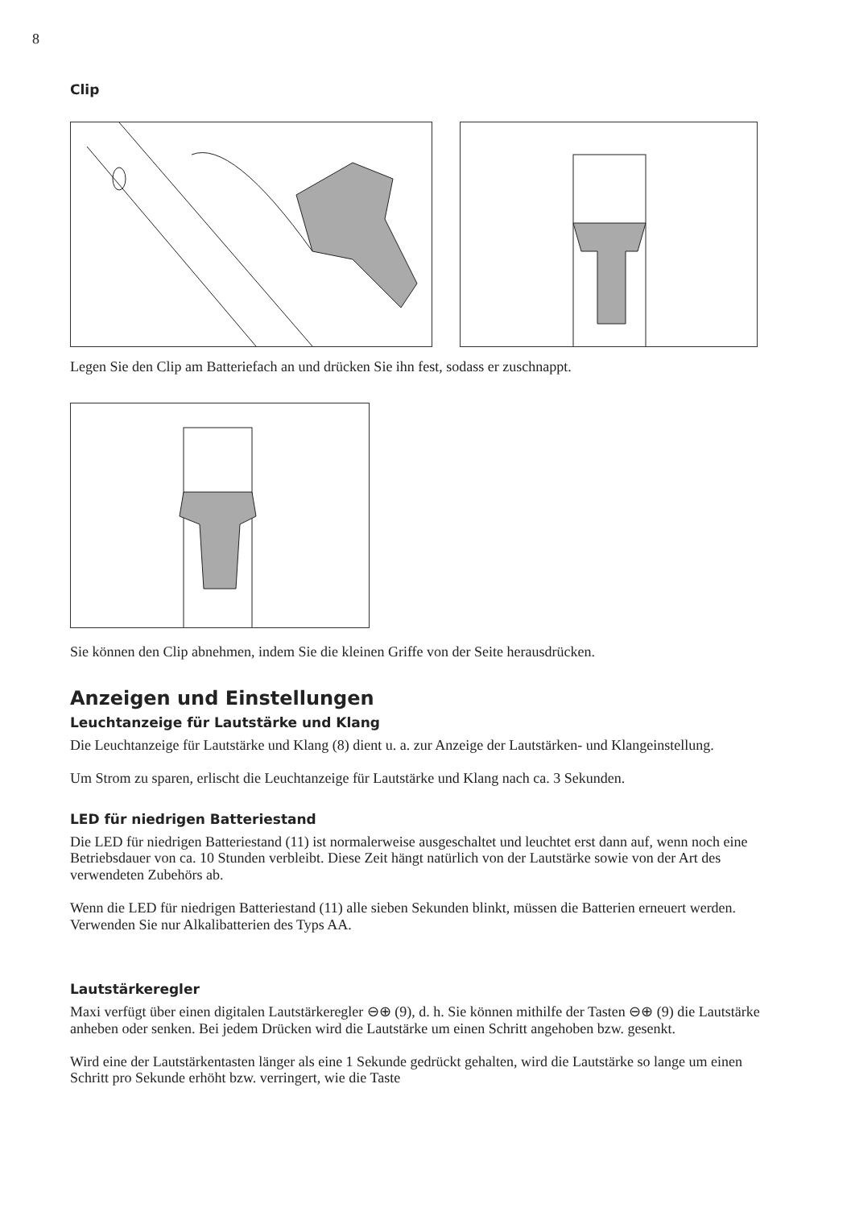8
Clip
Legen Sie den Clip am Batteriefach an und drücken Sie ihn fest, sodass er zuschnappt.
Sie können den Clip abnehmen, indem Sie die kleinen Griffe von der Seite herausdrücken.
Anzeigen und Einstellungen
Leuchtanzeige für Lautstärke und Klang
Die Leuchtanzeige für Lautstärke und Klang (8) dient u. a. zur Anzeige der Lautstärken- und Klangeinstellung.
Um Strom zu sparen, erlischt die Leuchtanzeige für Lautstärke und Klang nach ca. 3 Sekunden.
LED für niedrigen Batteriestand
Die LED für niedrigen Batteriestand (11) ist normalerweise ausgeschaltet und leuchtet erst dann auf, wenn noch eine Betriebsdauer von ca. 10 Stunden verbleibt. Diese Zeit hängt natürlich von der Lautstärke sowie von der Art des verwendeten Zubehörs ab.
Wenn die LED für niedrigen Batteriestand (11) alle sieben Sekunden blinkt, müssen die Batterien erneuert werden. Verwenden Sie nur Alkalibatterien des Typs AA.
Lautstärkeregler
Maxi verfügt über einen digitalen Lautstärkeregler ⊖⊕ (9), d. h. Sie können mithilfe der Tasten ⊖⊕ (9) die Lautstärke anheben oder senken. Bei jedem Drücken wird die Lautstärke um einen Schritt angehoben bzw. gesenkt.
Wird eine der Lautstärkentasten länger als eine 1 Sekunde gedrückt gehalten, wird die Lautstärke so lange um einen Schritt pro Sekunde erhöht bzw. verringert, wie die Taste